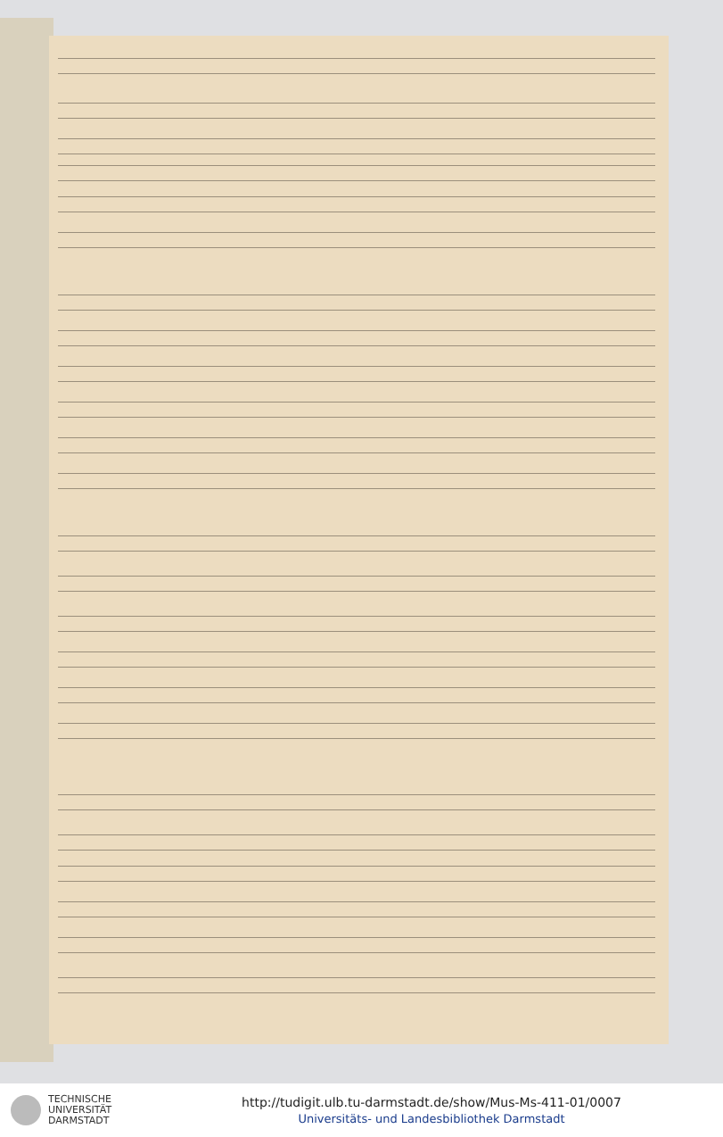TECHNISCHE
UNIVERSITÄT
DARMSTADT
http://tudigit.ulb.tu-darmstadt.de/show/Mus-Ms-411-01/0007
Universitäts- und Landesbibliothek Darmstadt